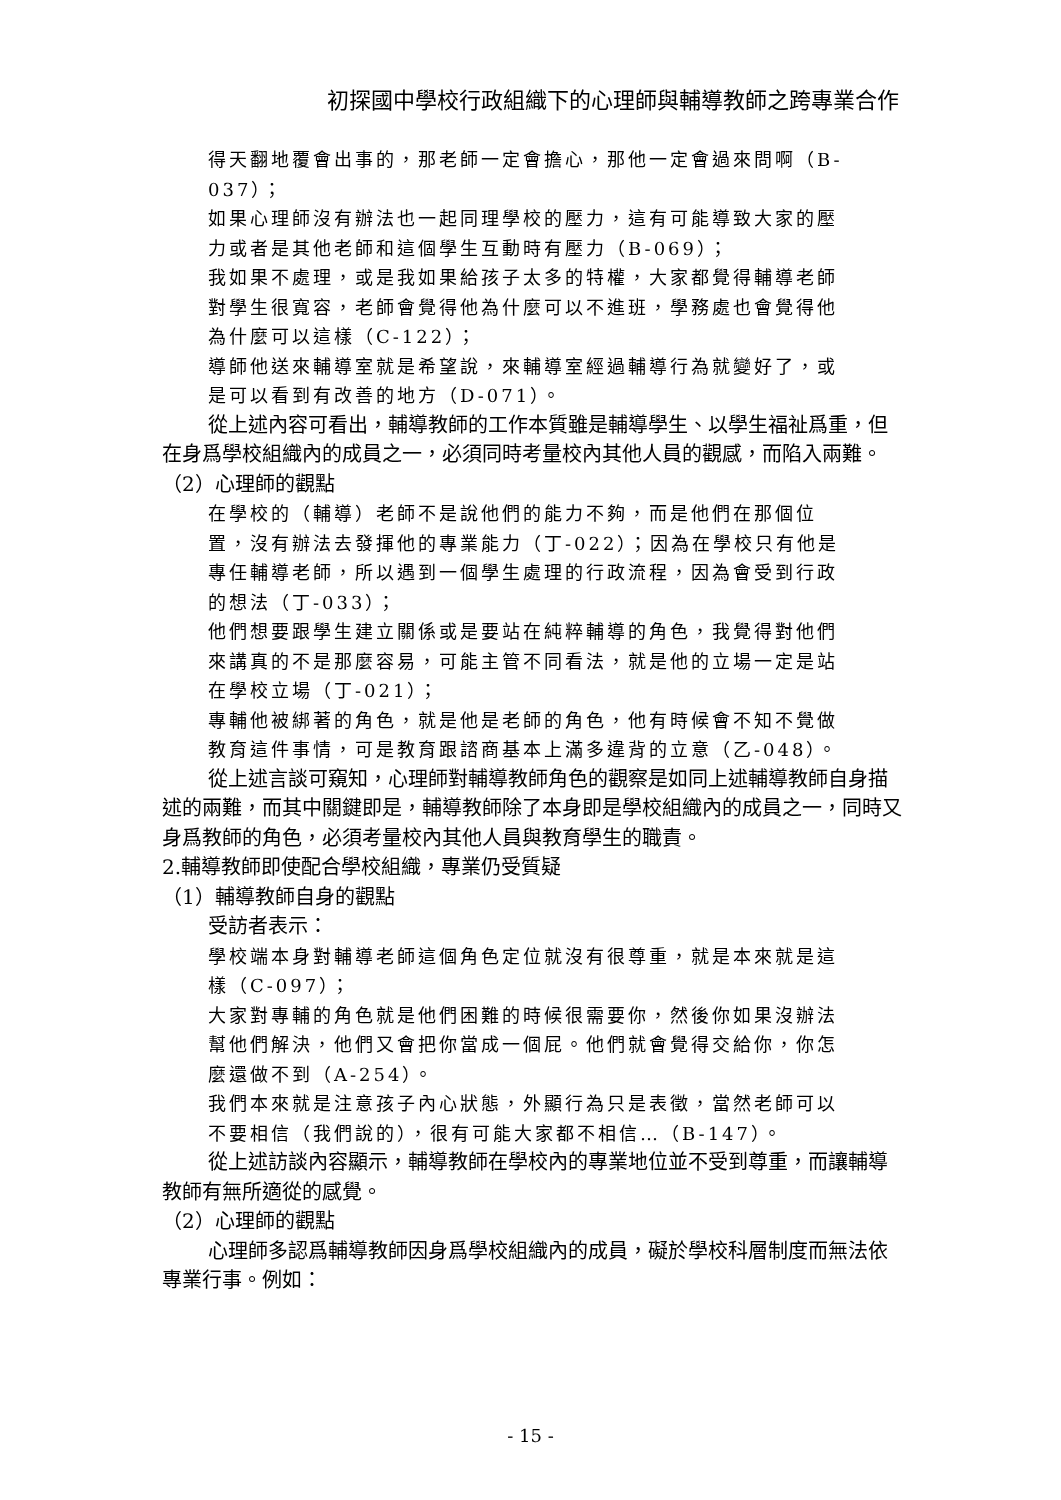初探國中學校行政組織下的心理師與輔導教師之跨專業合作
得天翻地覆會出事的，那老師一定會擔心，那他一定會過來問啊（B-037）；
如果心理師沒有辦法也一起同理學校的壓力，這有可能導致大家的壓力或者是其他老師和這個學生互動時有壓力（B-069）；
我如果不處理，或是我如果給孩子太多的特權，大家都覺得輔導老師對學生很寬容，老師會覺得他為什麼可以不進班，學務處也會覺得他為什麼可以這樣（C-122）；
導師他送來輔導室就是希望說，來輔導室經過輔導行為就變好了，或是可以看到有改善的地方（D-071）。
從上述內容可看出，輔導教師的工作本質雖是輔導學生、以學生福祉爲重，但在身爲學校組織內的成員之一，必須同時考量校內其他人員的觀感，而陷入兩難。
（2）心理師的觀點
在學校的（輔導）老師不是說他們的能力不夠，而是他們在那個位置，沒有辦法去發揮他的專業能力（丁-022）；因為在學校只有他是專任輔導老師，所以遇到一個學生處理的行政流程，因為會受到行政的想法（丁-033）；
他們想要跟學生建立關係或是要站在純粹輔導的角色，我覺得對他們來講真的不是那麼容易，可能主管不同看法，就是他的立場一定是站在學校立場（丁-021）；
專輔他被綁著的角色，就是他是老師的角色，他有時候會不知不覺做教育這件事情，可是教育跟諮商基本上滿多違背的立意（乙-048）。
從上述言談可窺知，心理師對輔導教師角色的觀察是如同上述輔導教師自身描述的兩難，而其中關鍵即是，輔導教師除了本身即是學校組織內的成員之一，同時又身爲教師的角色，必須考量校內其他人員與教育學生的職責。
2.輔導教師即使配合學校組織，專業仍受質疑
（1）輔導教師自身的觀點
受訪者表示：
學校端本身對輔導老師這個角色定位就沒有很尊重，就是本來就是這樣（C-097）；
大家對專輔的角色就是他們困難的時候很需要你，然後你如果沒辦法幫他們解決，他們又會把你當成一個屁。他們就會覺得交給你，你怎麼還做不到（A-254）。
我們本來就是注意孩子內心狀態，外顯行為只是表徵，當然老師可以不要相信（我們說的），很有可能大家都不相信…（B-147）。
從上述訪談內容顯示，輔導教師在學校內的專業地位並不受到尊重，而讓輔導教師有無所適從的感覺。
（2）心理師的觀點
心理師多認爲輔導教師因身爲學校組織內的成員，礙於學校科層制度而無法依專業行事。例如：
- 15 -